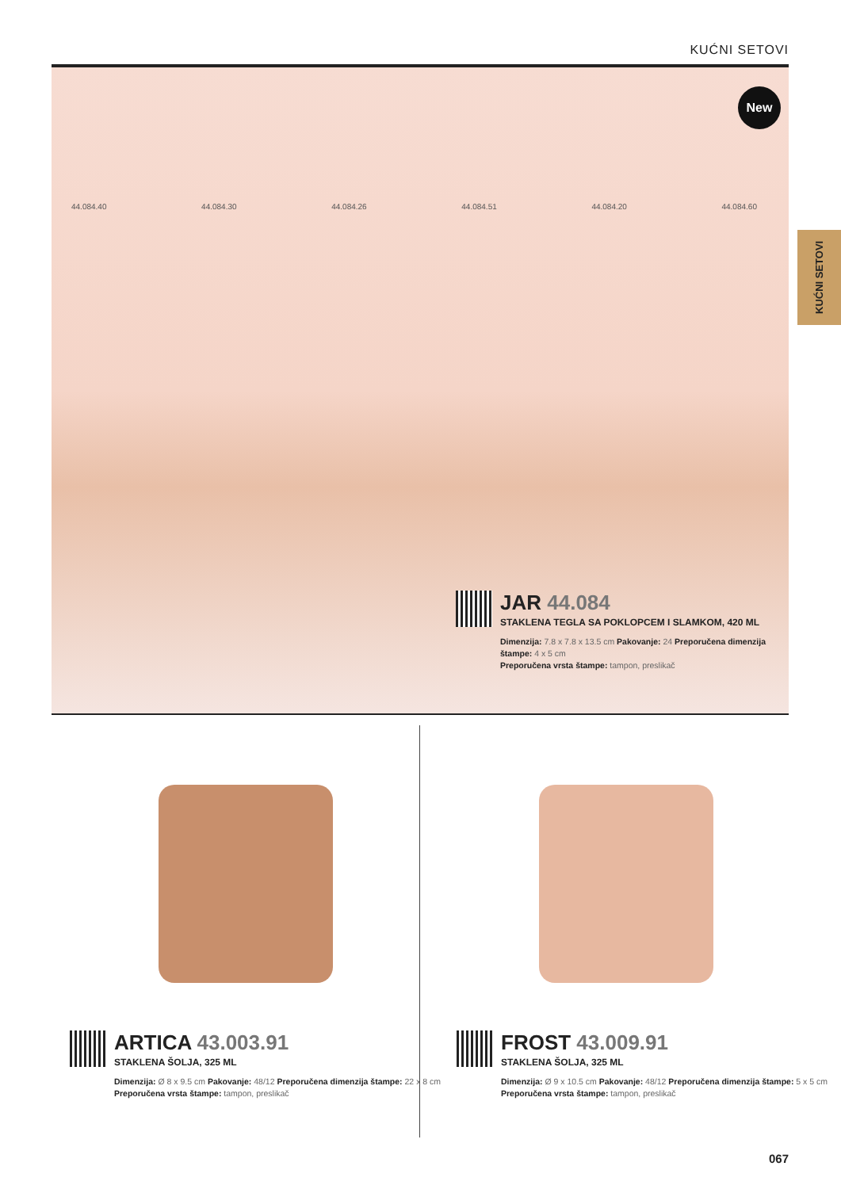KUĆNI SETOVI
KUĆNI SETOVI
New
44.084.40 44.084.30 44.084.26 44.084.51 44.084.20 44.084.60
JAR 44.084
STAKLENA TEGLA SA POKLOPCEM I SLAMKOM, 420 ML
Dimenzija: 7.8 x 7.8 x 13.5 cm Pakovanje: 24 Preporučena dimenzija štampe: 4 x 5 cm
Preporučena vrsta štampe: tampon, preslikač
ARTICA 43.003.91
STAKLENA ŠOLJA, 325 ML
Dimenzija: Ø 8 x 9.5 cm Pakovanje: 48/12 Preporučena dimenzija štampe: 22 x 8 cm
Preporučena vrsta štampe: tampon, preslikač
FROST 43.009.91
STAKLENA ŠOLJA, 325 ML
Dimenzija: Ø 9 x 10.5 cm Pakovanje: 48/12 Preporučena dimenzija štampe: 5 x 5 cm
Preporučena vrsta štampe: tampon, preslikač
067